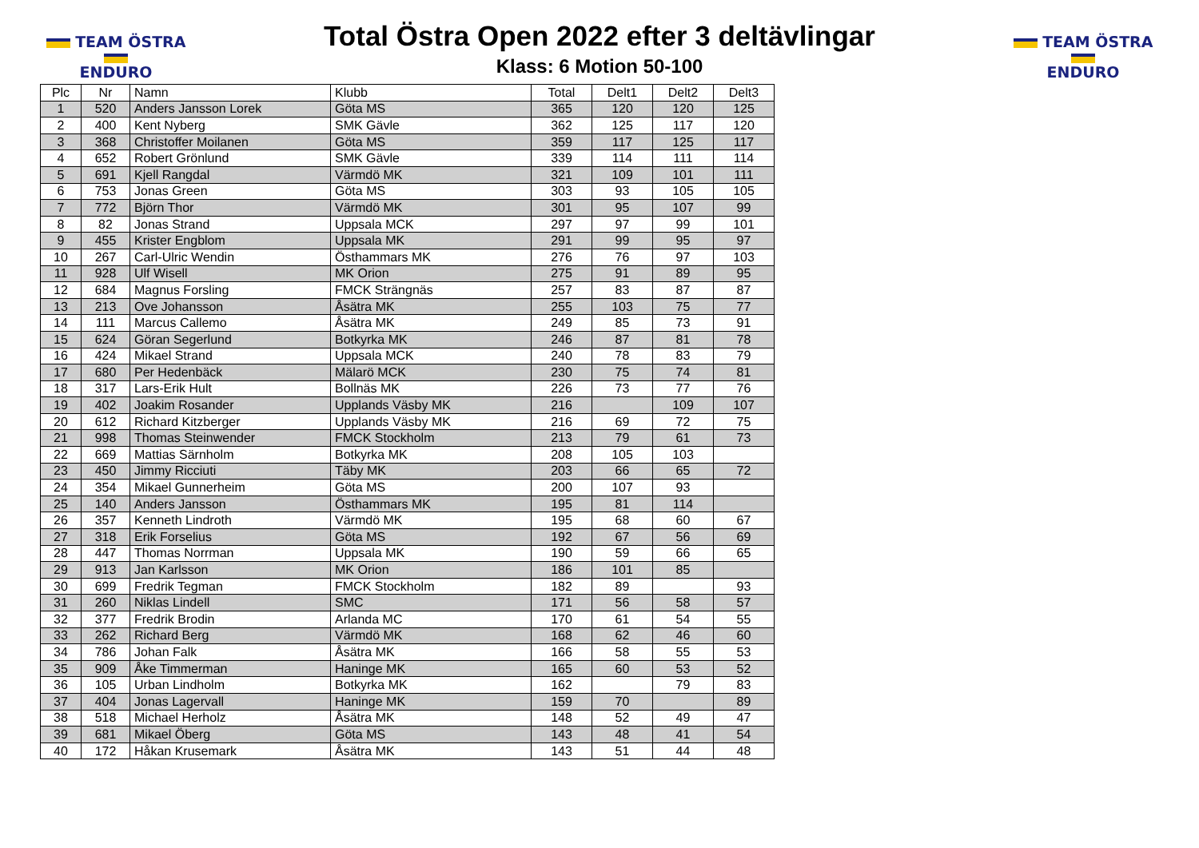TEAM ÖSTRA
ENDURO
Total Östra Open 2022 efter 3 deltävlingar
Klass: 6 Motion 50-100
TEAM ÖSTRA
ENDURO
| Plc | Nr | Namn | Klubb | Total | Delt1 | Delt2 | Delt3 |
| --- | --- | --- | --- | --- | --- | --- | --- |
| 1 | 520 | Anders Jansson Lorek | Göta MS | 365 | 120 | 120 | 125 |
| 2 | 400 | Kent Nyberg | SMK Gävle | 362 | 125 | 117 | 120 |
| 3 | 368 | Christoffer Moilanen | Göta MS | 359 | 117 | 125 | 117 |
| 4 | 652 | Robert Grönlund | SMK Gävle | 339 | 114 | 111 | 114 |
| 5 | 691 | Kjell Rangdal | Värmdö MK | 321 | 109 | 101 | 111 |
| 6 | 753 | Jonas Green | Göta MS | 303 | 93 | 105 | 105 |
| 7 | 772 | Björn Thor | Värmdö MK | 301 | 95 | 107 | 99 |
| 8 | 82 | Jonas Strand | Uppsala MCK | 297 | 97 | 99 | 101 |
| 9 | 455 | Krister Engblom | Uppsala MK | 291 | 99 | 95 | 97 |
| 10 | 267 | Carl-Ulric Wendin | Östhammars MK | 276 | 76 | 97 | 103 |
| 11 | 928 | Ulf Wisell | MK Orion | 275 | 91 | 89 | 95 |
| 12 | 684 | Magnus Forsling | FMCK Strängnäs | 257 | 83 | 87 | 87 |
| 13 | 213 | Ove Johansson | Åsätra MK | 255 | 103 | 75 | 77 |
| 14 | 111 | Marcus Callemo | Åsätra MK | 249 | 85 | 73 | 91 |
| 15 | 624 | Göran Segerlund | Botkyrka MK | 246 | 87 | 81 | 78 |
| 16 | 424 | Mikael Strand | Uppsala MCK | 240 | 78 | 83 | 79 |
| 17 | 680 | Per Hedenbäck | Mälarö MCK | 230 | 75 | 74 | 81 |
| 18 | 317 | Lars-Erik Hult | Bollnäs MK | 226 | 73 | 77 | 76 |
| 19 | 402 | Joakim Rosander | Upplands Väsby MK | 216 | | 109 | 107 |
| 20 | 612 | Richard Kitzberger | Upplands Väsby MK | 216 | 69 | 72 | 75 |
| 21 | 998 | Thomas Steinwender | FMCK Stockholm | 213 | 79 | 61 | 73 |
| 22 | 669 | Mattias Särnholm | Botkyrka MK | 208 | 105 | 103 | |
| 23 | 450 | Jimmy Ricciuti | Täby MK | 203 | 66 | 65 | 72 |
| 24 | 354 | Mikael Gunnerheim | Göta MS | 200 | 107 | 93 | |
| 25 | 140 | Anders Jansson | Östhammars MK | 195 | 81 | 114 | |
| 26 | 357 | Kenneth Lindroth | Värmdö MK | 195 | 68 | 60 | 67 |
| 27 | 318 | Erik Forselius | Göta MS | 192 | 67 | 56 | 69 |
| 28 | 447 | Thomas Norrman | Uppsala MK | 190 | 59 | 66 | 65 |
| 29 | 913 | Jan Karlsson | MK Orion | 186 | 101 | 85 | |
| 30 | 699 | Fredrik Tegman | FMCK Stockholm | 182 | 89 | | 93 |
| 31 | 260 | Niklas Lindell | SMC | 171 | 56 | 58 | 57 |
| 32 | 377 | Fredrik Brodin | Arlanda MC | 170 | 61 | 54 | 55 |
| 33 | 262 | Richard Berg | Värmdö MK | 168 | 62 | 46 | 60 |
| 34 | 786 | Johan Falk | Åsätra MK | 166 | 58 | 55 | 53 |
| 35 | 909 | Åke Timmerman | Haninge MK | 165 | 60 | 53 | 52 |
| 36 | 105 | Urban Lindholm | Botkyrka MK | 162 | | 79 | 83 |
| 37 | 404 | Jonas Lagervall | Haninge MK | 159 | 70 | | 89 |
| 38 | 518 | Michael Herholz | Åsätra MK | 148 | 52 | 49 | 47 |
| 39 | 681 | Mikael Öberg | Göta MS | 143 | 48 | 41 | 54 |
| 40 | 172 | Håkan Krusemark | Åsätra MK | 143 | 51 | 44 | 48 |